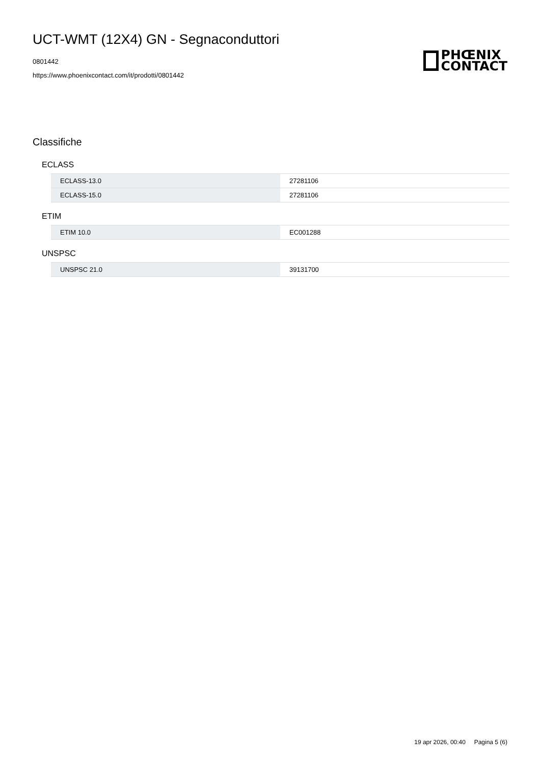UCT-WMT (12X4) GN - Segnaconduttori
0801442
https://www.phoenixcontact.com/it/prodotti/0801442
PHŒNIX
CONTACT
Classifiche
ECLASS
| ECLASS-13.0 | 27281106 |
| ECLASS-15.0 | 27281106 |
ETIM
| ETIM 10.0 | EC001288 |
UNSPSC
| UNSPSC 21.0 | 39131700 |
19 apr 2026, 00:40 Pagina 5 (6)